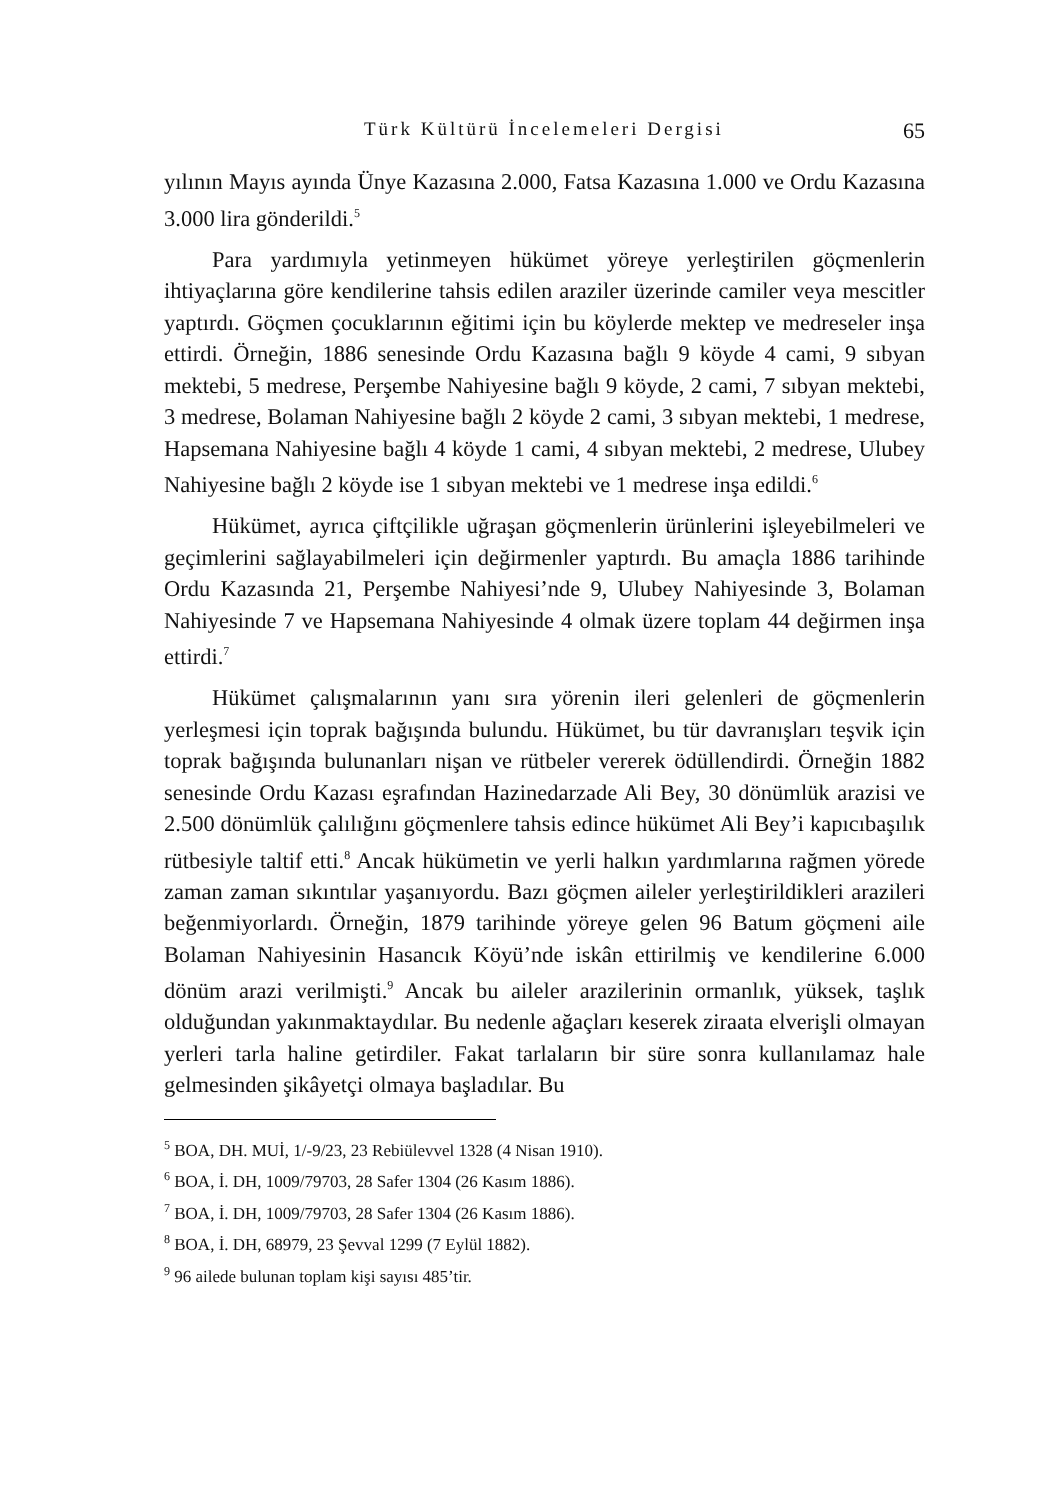Türk Kültürü İncelemeleri Dergisi 65
yılının Mayıs ayında Ünye Kazasına 2.000, Fatsa Kazasına 1.000 ve Ordu Kazasına 3.000 lira gönderildi.<sup>5</sup>
Para yardımıyla yetinmeyen hükümet yöreye yerleştirilen göçmenlerin ihtiyaçlarına göre kendilerine tahsis edilen araziler üzerinde camiler veya mescitler yaptırdı. Göçmen çocuklarının eğitimi için bu köylerde mektep ve medreseler inşa ettirdi. Örneğin, 1886 senesinde Ordu Kazasına bağlı 9 köyde 4 cami, 9 sıbyan mektebi, 5 medrese, Perşembe Nahiyesine bağlı 9 köyde, 2 cami, 7 sıbyan mektebi, 3 medrese, Bolaman Nahiyesine bağlı 2 köyde 2 cami, 3 sıbyan mektebi, 1 medrese, Hapsemana Nahiyesine bağlı 4 köyde 1 cami, 4 sıbyan mektebi, 2 medrese, Ulubey Nahiyesine bağlı 2 köyde ise 1 sıbyan mektebi ve 1 medrese inşa edildi.<sup>6</sup>
Hükümet, ayrıca çiftçilikle uğraşan göçmenlerin ürünlerini işleyebilmeleri ve geçimlerini sağlayabilmeleri için değirmenler yaptırdı. Bu amaçla 1886 tarihinde Ordu Kazasında 21, Perşembe Nahiyesi’nde 9, Ulubey Nahiyesinde 3, Bolaman Nahiyesinde 7 ve Hapsemana Nahiyesinde 4 olmak üzere toplam 44 değirmen inşa ettirdi.<sup>7</sup>
Hükümet çalışmalarının yanı sıra yörenin ileri gelenleri de göçmenlerin yerleşmesi için toprak bağışında bulundu. Hükümet, bu tür davranışları teşvik için toprak bağışında bulunanları nişan ve rütbeler vererek ödüllendirdi. Örneğin 1882 senesinde Ordu Kazası eşrafından Hazinedarzade Ali Bey, 30 dönümlük arazisi ve 2.500 dönümlük çalılığını göçmenlere tahsis edince hükümet Ali Bey’i kapıcıbaşılık rütbesiyle taltif etti.<sup>8</sup> Ancak hükümetin ve yerli halkın yardımlarına rağmen yörede zaman zaman sıkıntılar yaşanıyordu. Bazı göçmen aileler yerleştirildikleri arazileri beğenmiyorlardı. Örneğin, 1879 tarihinde yöreye gelen 96 Batum göçmeni aile Bolaman Nahiyesinin Hasancık Köyü’nde iskân ettirilmiş ve kendilerine 6.000 dönüm arazi verilmişti.<sup>9</sup> Ancak bu aileler arazilerinin ormanlık, yüksek, taşlık olduğundan yakınmaktaydılar. Bu nedenle ağaçları keserek ziraata elverişli olmayan yerleri tarla haline getirdiler. Fakat tarlaların bir süre sonra kullanılamaz hale gelmesinden şikâyetçi olmaya başladılar. Bu
<sup>5</sup> BOA, DH. MUİ, 1/-9/23, 23 Rebiülevvel 1328 (4 Nisan 1910).
<sup>6</sup> BOA, İ. DH, 1009/79703, 28 Safer 1304 (26 Kasım 1886).
<sup>7</sup> BOA, İ. DH, 1009/79703, 28 Safer 1304 (26 Kasım 1886).
<sup>8</sup> BOA, İ. DH, 68979, 23 Şevval 1299 (7 Eylül 1882).
<sup>9</sup> 96 ailede bulunan toplam kişi sayısı 485’tir.